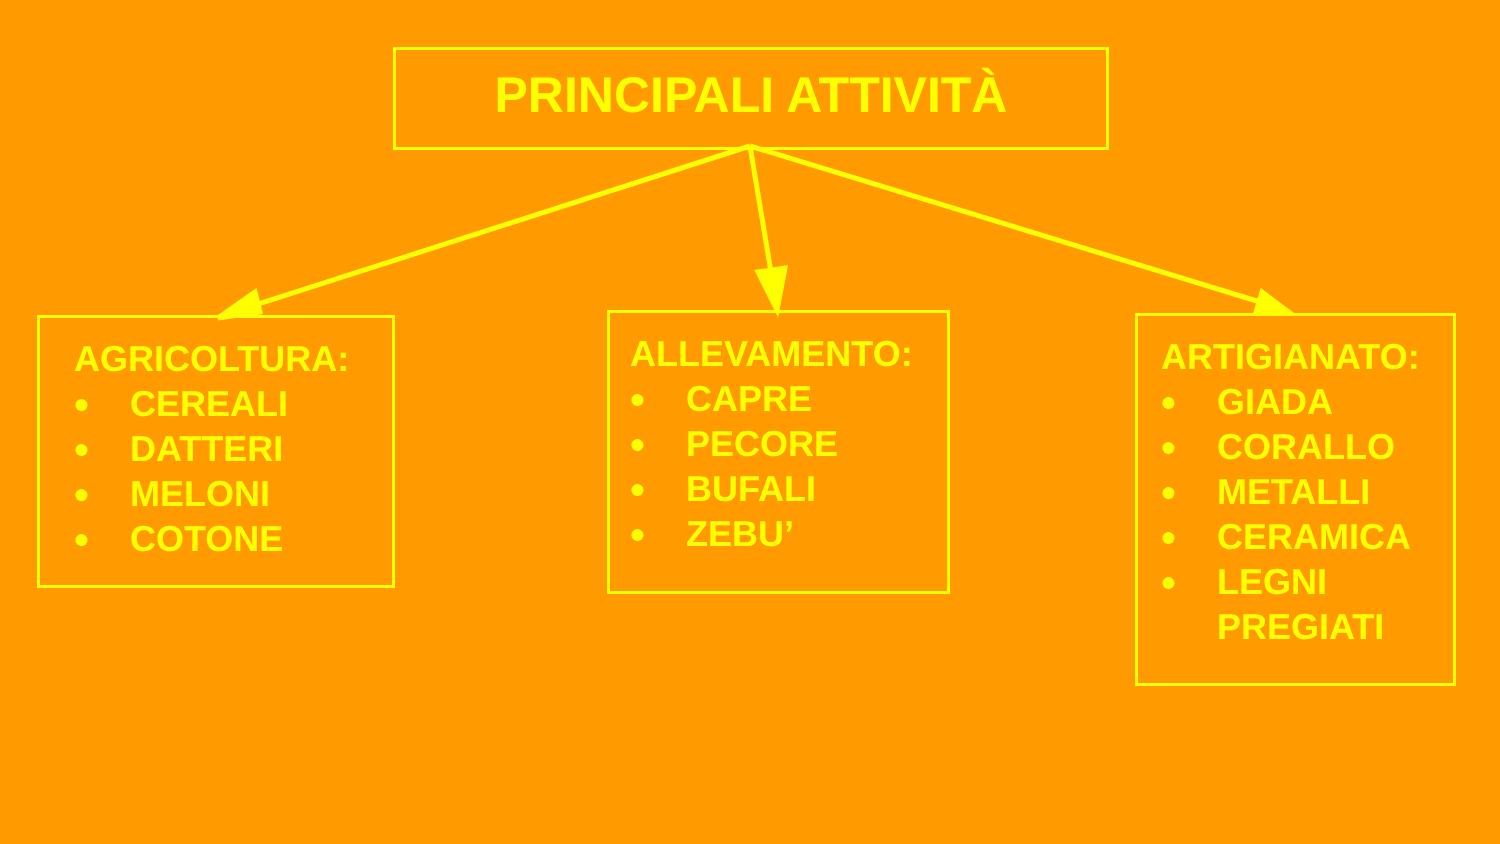PRINCIPALI ATTIVITÀ
AGRICOLTURA:
● CEREALI
● DATTERI
● MELONI
● COTONE
ALLEVAMENTO:
● CAPRE
● PECORE
● BUFALI
● ZEBU’
ARTIGIANATO:
● GIADA
● CORALLO
● METALLI
● CERAMICA
● LEGNI PREGIATI